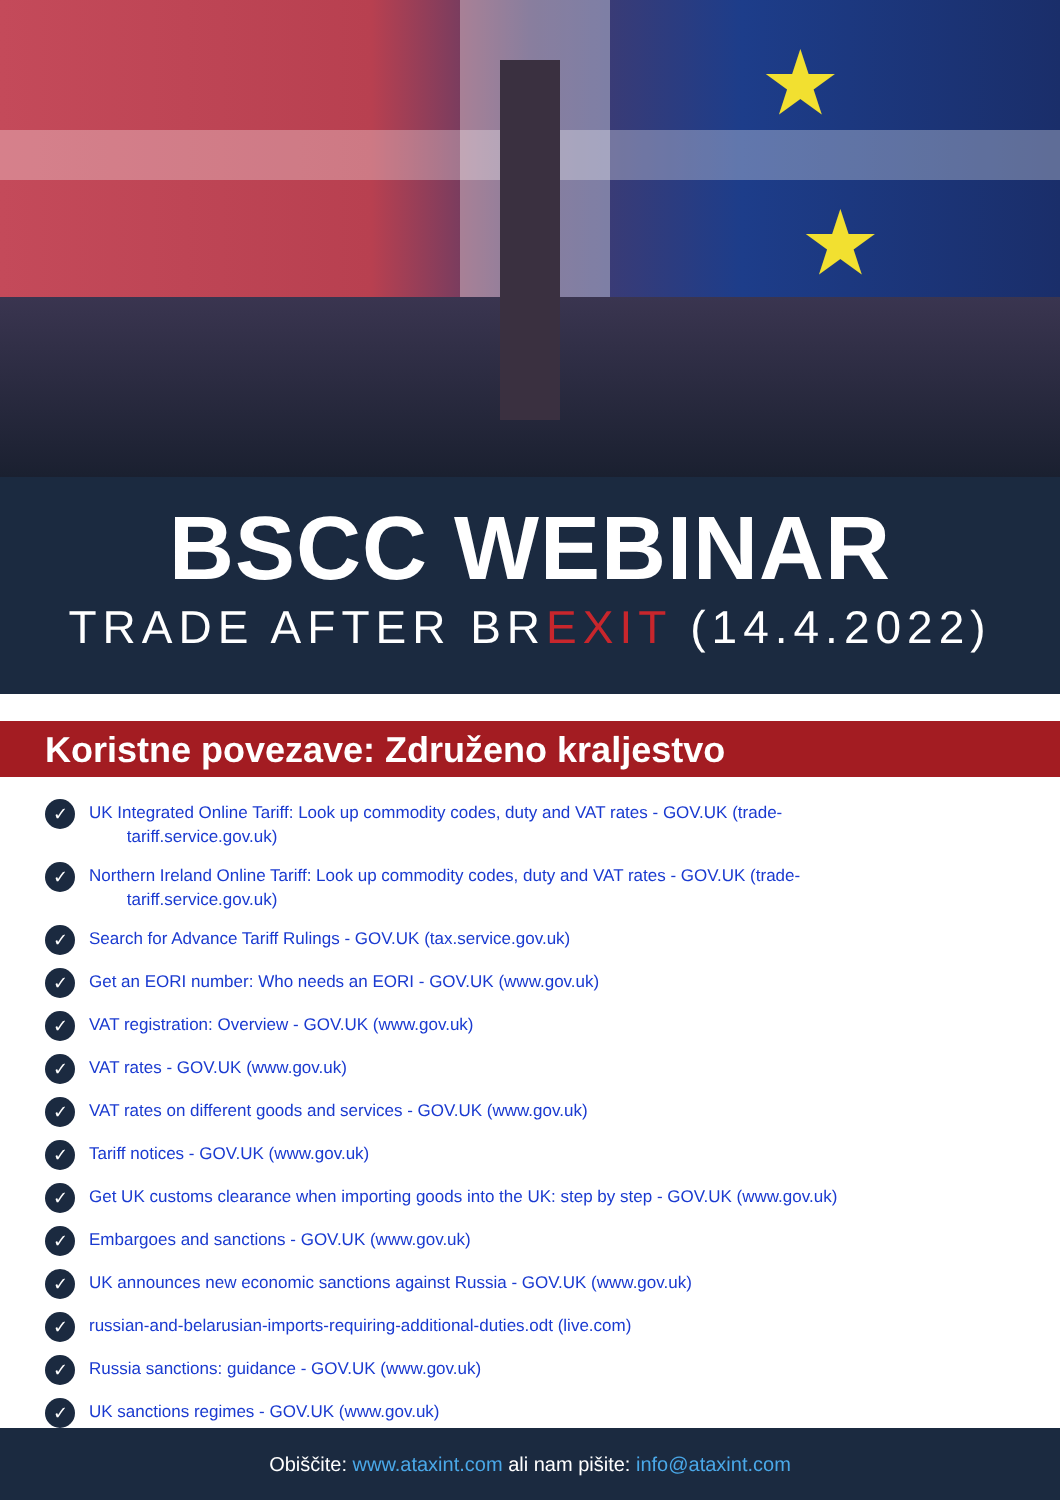★
★
BSCC WEBINAR
TRADE AFTER BREXIT (14.4.2022)
Koristne povezave: Združeno kraljestvo
✓ UK Integrated Online Tariff: Look up commodity codes, duty and VAT rates - GOV.UK (trade-
tariff.service.gov.uk)
✓ Northern Ireland Online Tariff: Look up commodity codes, duty and VAT rates - GOV.UK (trade-
tariff.service.gov.uk)
✓ Search for Advance Tariff Rulings - GOV.UK (tax.service.gov.uk)
✓ Get an EORI number: Who needs an EORI - GOV.UK (www.gov.uk)
✓ VAT registration: Overview - GOV.UK (www.gov.uk)
✓ VAT rates - GOV.UK (www.gov.uk)
✓ VAT rates on different goods and services - GOV.UK (www.gov.uk)
✓ Tariff notices - GOV.UK (www.gov.uk)
✓ Get UK customs clearance when importing goods into the UK: step by step - GOV.UK (www.gov.uk)
✓ Embargoes and sanctions - GOV.UK (www.gov.uk)
✓ UK announces new economic sanctions against Russia - GOV.UK (www.gov.uk)
✓ russian-and-belarusian-imports-requiring-additional-duties.odt (live.com)
✓ Russia sanctions: guidance - GOV.UK (www.gov.uk)
✓ UK sanctions regimes - GOV.UK (www.gov.uk)
Obiščite: www.ataxint.com ali nam pišite: info@ataxint.com